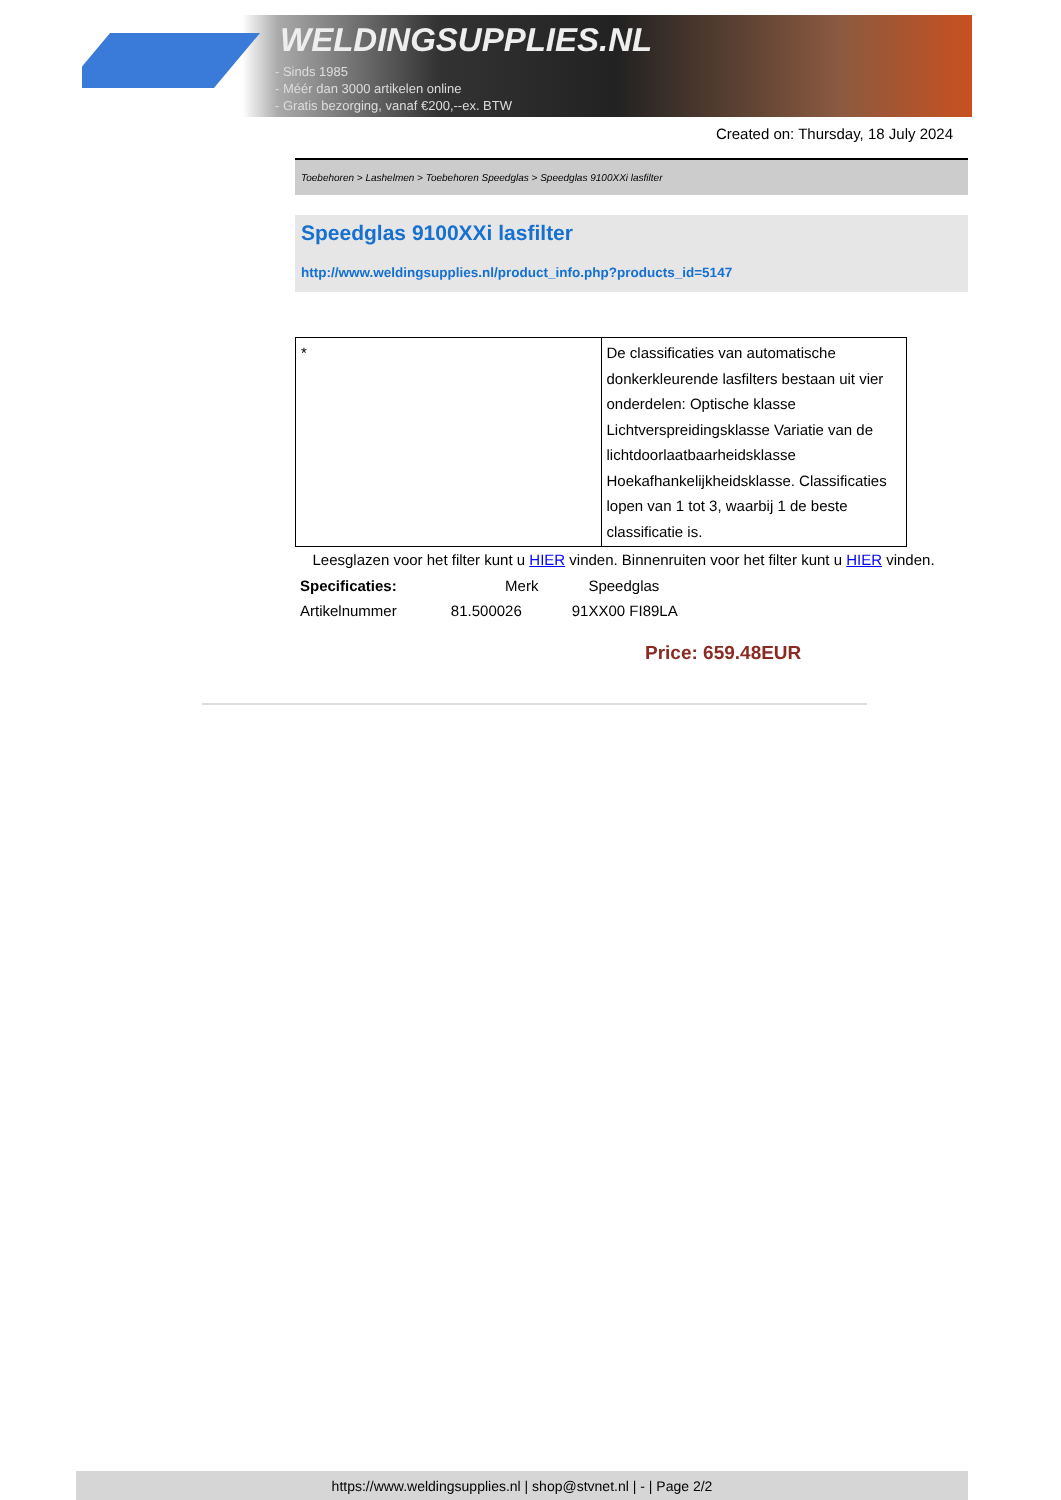WELDINGSUPPLIES.NL
- Sinds 1985
- Méér dan 3000 artikelen online
- Gratis bezorging, vanaf €200,--ex. BTW
Created on: Thursday, 18 July 2024
Toebehoren > Lashelmen > Toebehoren Speedglas > Speedglas 9100XXi lasfilter
Speedglas 9100XXi lasfilter
http://www.weldingsupplies.nl/product_info.php?products_id=5147
| * | De classificaties van automatische donkerkleurende lasfilters bestaan uit vier onderdelen: Optische klasse Lichtverspreidingsklasse Variatie van de lichtdoorlaatbaarheidsklasse Hoekafhankelijkheidsklasse. Classificaties lopen van 1 tot 3, waarbij 1 de beste classificatie is. |
Leesglazen voor het filter kunt u HIER vinden. Binnenruiten voor het filter kunt u HIER vinden. Specificaties: Merk Speedglas
Artikelnummer 81.500026 91XX00 FI89LA
Price: 659.48EUR
https://www.weldingsupplies.nl | shop@stvnet.nl | - | Page 2/2